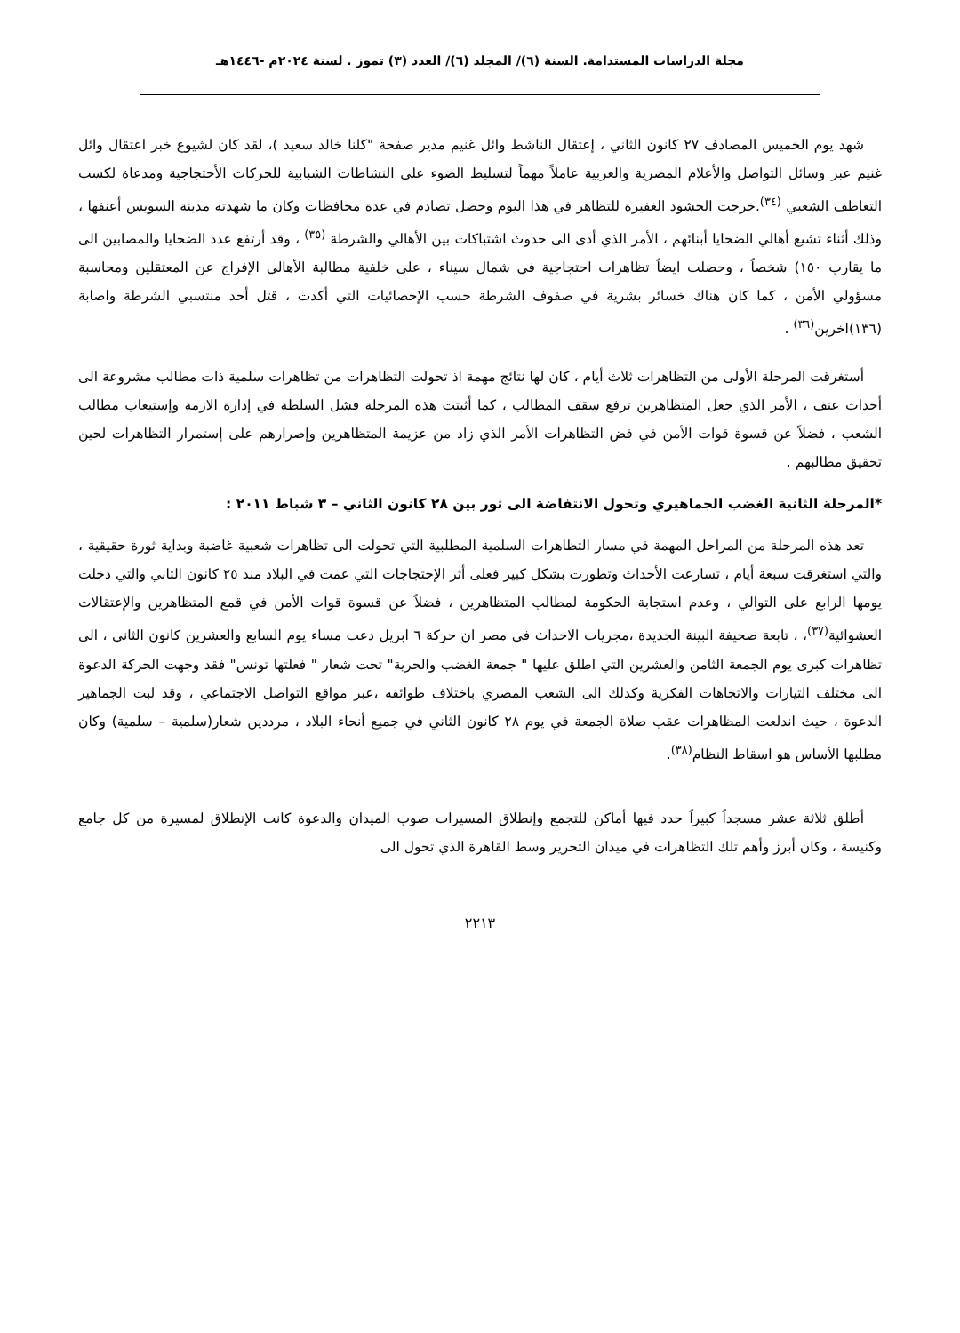مجلة الدراسات المستدامة. السنة (٦)/ المجلد (٦)/ العدد (٣) تموز . لسنة ٢٠٢٤م -١٤٤٦هـ
شهد يوم الخميس المصادف ٢٧ كانون الثاني ، إعتقال الناشط وائل غنيم مدير صفحة "كلنا خالد سعيد )، لقد كان لشيوع خبر اعتقال وائل غنيم عبر وسائل التواصل والأعلام المصرية والعربية عاملاً مهماً لتسليط الضوء على النشاطات الشبابية للحركات الأحتجاجية ومدعاة لكسب التعاطف الشعبي <sup>(٣٤)</sup>.خرجت الحشود الغفيرة للتظاهر في هذا اليوم وحصل تصادم في عدة محافظات وكان ما شهدته مدينة السويس أعنفها ، وذلك أثناء تشيع أهالي الضحايا أبنائهم ، الأمر الذي أدى الى حدوث اشتباكات بين الأهالي والشرطة <sup>(٣٥)</sup> ، وقد أرتفع عدد الضحايا والمصابين الى ما يقارب ١٥٠) شخصاً ، وحصلت ايضاً تظاهرات احتجاجية في شمال سيناء ، على خلفية مطالبة الأهالي الإفراج عن المعتقلين ومحاسبة مسؤولي الأمن ، كما كان هناك خسائر بشرية في صفوف الشرطة حسب الإحصائيات التي أكدت ، قتل أحد منتسبي الشرطة واصابة (١٣٦)اخرين<sup>(٣٦)</sup> .
أستغرقت المرحلة الأولى من التظاهرات ثلاث أيام ، كان لها نتائج مهمة اذ تحولت التظاهرات من تظاهرات سلمية ذات مطالب مشروعة الى أحداث عنف ، الأمر الذي جعل المتظاهرين ترفع سقف المطالب ، كما أثبتت هذه المرحلة فشل السلطة في إدارة الازمة وإستيعاب مطالب الشعب ، فضلاً عن قسوة قوات الأمن في فض التظاهرات الأمر الذي زاد من عزيمة المتظاهرين وإصرارهم على إستمرار التظاهرات لحين تحقيق مطالبهم .
*المرحلة الثانية الغضب الجماهيري وتحول الانتفاضة الى ثور بين ٢٨ كانون الثاني – ٣ شباط ٢٠١١ :
تعد هذه المرحلة من المراحل المهمة في مسار التظاهرات السلمية المطلبية التي تحولت الى تظاهرات شعبية غاضبة وبداية ثورة حقيقية ، والتي استغرقت سبعة أيام ، تسارعت الأحداث وتطورت بشكل كبير فعلى أثر الإحتجاجات التي عمت في البلاد منذ ٢٥ كانون الثاني والتي دخلت يومها الرابع على التوالي ، وعدم استجابة الحكومة لمطالب المتظاهرين ، فضلاً عن قسوة قوات الأمن في قمع المتظاهرين والإعتقالات العشوائية<sup>(٣٧)</sup>، ، تابعة صحيفة البينة الجديدة ،مجريات الاحداث في مصر ان حركة ٦ ابريل دعت مساء يوم السابع والعشرين كانون الثاني ، الى تظاهرات كبرى يوم الجمعة الثامن والعشرين التي اطلق عليها " جمعة الغضب والحرية" تحت شعار " فعلتها تونس" فقد وجهت الحركة الدعوة الى مختلف التيارات والاتجاهات الفكرية وكذلك الى الشعب المصري باختلاف طوائفه ،عبر مواقع التواصل الاجتماعي ، وقد لبت الجماهير الدعوة ، حيث اندلعت المظاهرات عقب صلاة الجمعة في يوم ٢٨ كانون الثاني في جميع أنحاء البلاد ، مرددين شعار(سلمية – سلمية) وكان مطلبها الأساس هو اسقاط النظام<sup>(٣٨)</sup>.
أطلق ثلاثة عشر مسجداً كبيراً حدد فيها أماكن للتجمع وإنطلاق المسيرات صوب الميدان والدعوة كانت الإنطلاق لمسيرة من كل جامع وكنيسة ، وكان أبرز وأهم تلك التظاهرات في ميدان التحرير وسط القاهرة الذي تحول الى
٢٢١٣